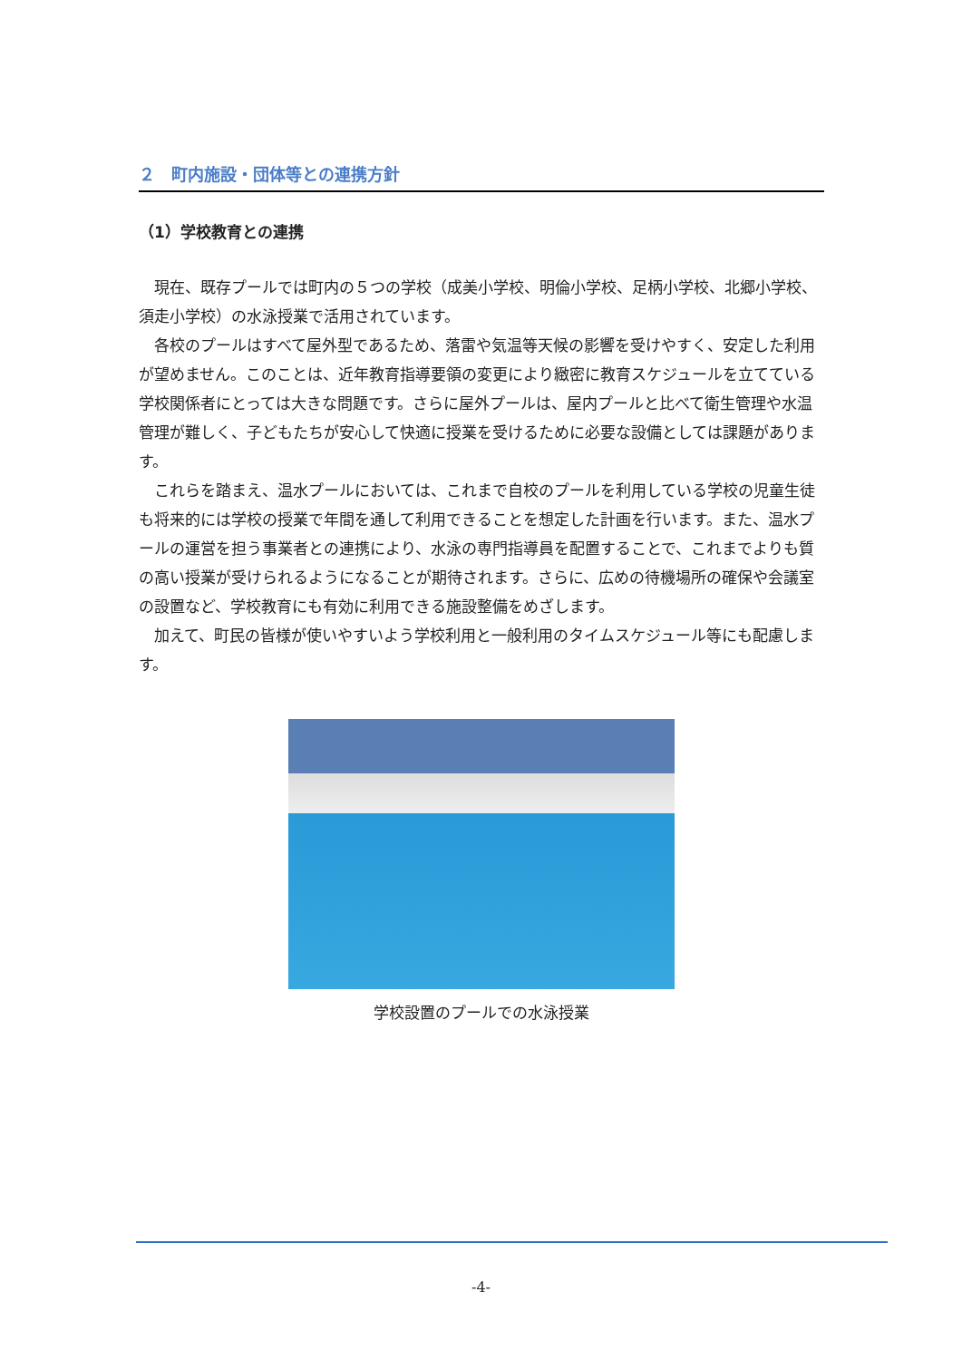２　町内施設・団体等との連携方針
（1）学校教育との連携
現在、既存プールでは町内の５つの学校（成美小学校、明倫小学校、足柄小学校、北郷小学校、須走小学校）の水泳授業で活用されています。
各校のプールはすべて屋外型であるため、落雷や気温等天候の影響を受けやすく、安定した利用が望めません。このことは、近年教育指導要領の変更により緻密に教育スケジュールを立てている学校関係者にとっては大きな問題です。さらに屋外プールは、屋内プールと比べて衛生管理や水温管理が難しく、子どもたちが安心して快適に授業を受けるために必要な設備としては課題があります。
これらを踏まえ、温水プールにおいては、これまで自校のプールを利用している学校の児童生徒も将来的には学校の授業で年間を通して利用できることを想定した計画を行います。また、温水プールの運営を担う事業者との連携により、水泳の専門指導員を配置することで、これまでよりも質の高い授業が受けられるようになることが期待されます。さらに、広めの待機場所の確保や会議室の設置など、学校教育にも有効に利用できる施設整備をめざします。
加えて、町民の皆様が使いやすいよう学校利用と一般利用のタイムスケジュール等にも配慮します。
学校設置のプールでの水泳授業
-4-